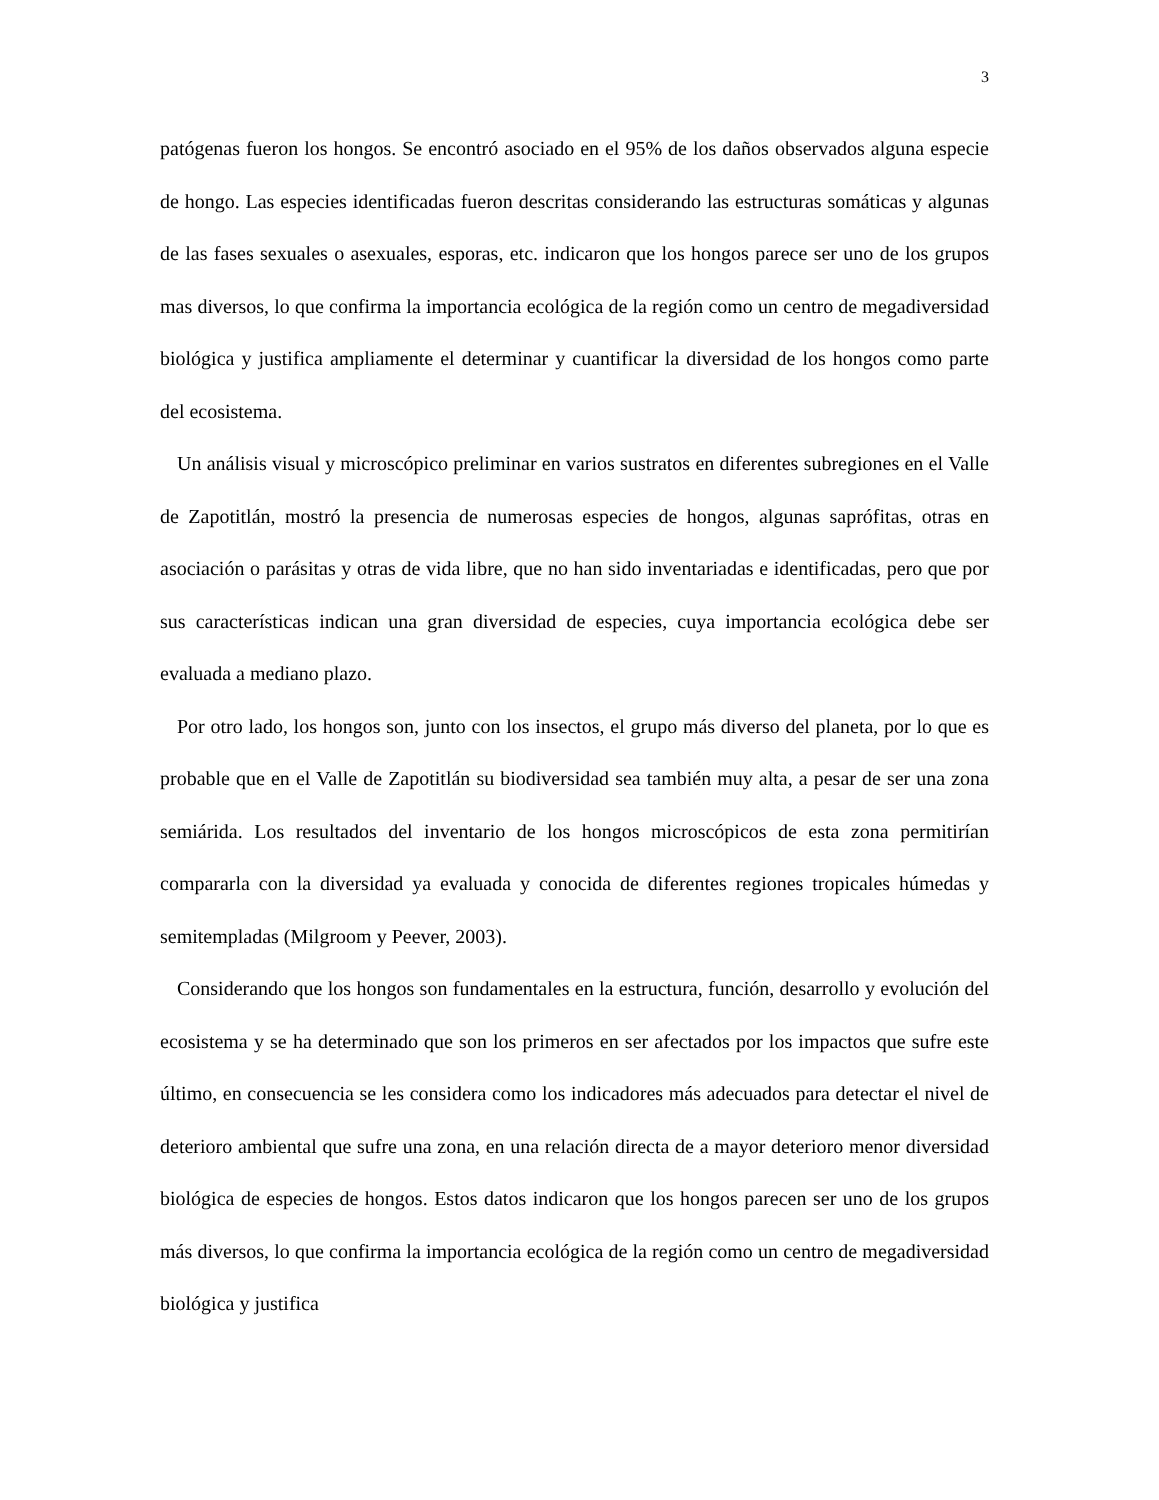3
patógenas fueron los hongos. Se encontró asociado en el 95% de los daños observados alguna especie de hongo. Las especies identificadas fueron descritas considerando las estructuras somáticas y algunas de las fases sexuales o asexuales, esporas, etc. indicaron que los hongos parece ser uno de los grupos mas diversos, lo que confirma la importancia ecológica de la región como un centro de megadiversidad biológica y justifica ampliamente el determinar y cuantificar la diversidad de los hongos como parte del ecosistema.
Un análisis visual y microscópico preliminar en varios sustratos en diferentes subregiones en el Valle de Zapotitlán, mostró la presencia de numerosas especies de hongos, algunas saprófitas, otras en asociación o parásitas y otras de vida libre, que no han sido inventariadas e identificadas, pero que por sus características indican una gran diversidad de especies, cuya importancia ecológica debe ser evaluada a mediano plazo.
Por otro lado, los hongos son, junto con los insectos, el grupo más diverso del planeta, por lo que es probable que en el Valle de Zapotitlán su biodiversidad sea también muy alta, a pesar de ser una zona semiárida. Los resultados del inventario de los hongos microscópicos de esta zona permitirían compararla con la diversidad ya evaluada y conocida de diferentes regiones tropicales húmedas y semitempladas (Milgroom y Peever, 2003).
Considerando que los hongos son fundamentales en la estructura, función, desarrollo y evolución del ecosistema y se ha determinado que son los primeros en ser afectados por los impactos que sufre este último, en consecuencia se les considera como los indicadores más adecuados para detectar el nivel de deterioro ambiental que sufre una zona, en una relación directa de a mayor deterioro menor diversidad biológica de especies de hongos. Estos datos indicaron que los hongos parecen ser uno de los grupos más diversos, lo que confirma la importancia ecológica de la región como un centro de megadiversidad biológica y justifica